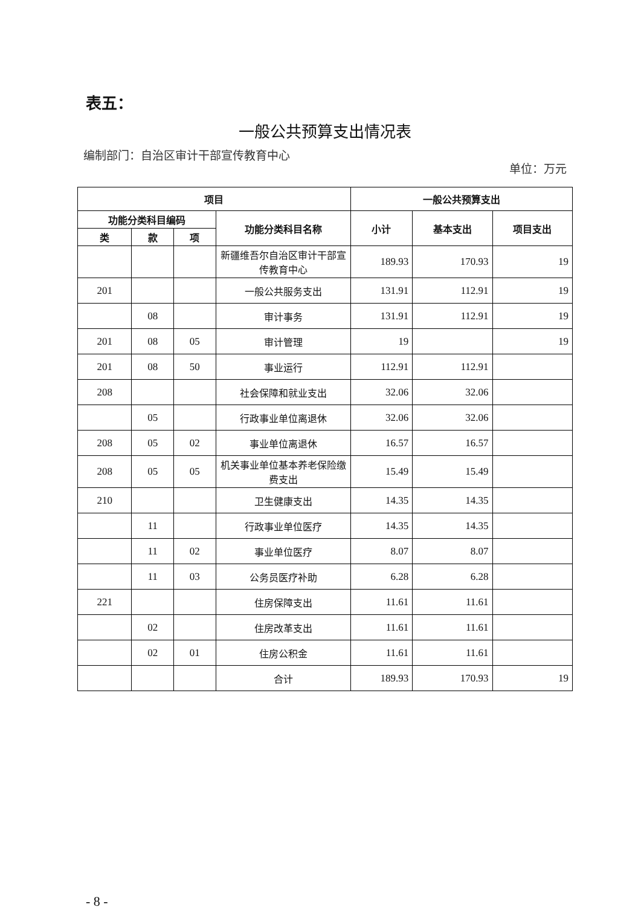表五：
一般公共预算支出情况表
编制部门：自治区审计干部宣传教育中心 单位：万元
| 项目 | | | | 一般公共预算支出 | | |
| --- | --- | --- | --- | --- | --- | --- |
| 功能分类科目编码 | | | 功能分类科目名称 | 小计 | 基本支出 | 项目支出 |
| 类 | 款 | 项 | | | | |
| | | | 新疆维吾尔自治区审计干部宣传教育中心 | 189.93 | 170.93 | 19 |
| 201 | | | 一般公共服务支出 | 131.91 | 112.91 | 19 |
| | 08 | | 审计事务 | 131.91 | 112.91 | 19 |
| 201 | 08 | 05 | 审计管理 | 19 | | 19 |
| 201 | 08 | 50 | 事业运行 | 112.91 | 112.91 | |
| 208 | | | 社会保障和就业支出 | 32.06 | 32.06 | |
| | 05 | | 行政事业单位离退休 | 32.06 | 32.06 | |
| 208 | 05 | 02 | 事业单位离退休 | 16.57 | 16.57 | |
| 208 | 05 | 05 | 机关事业单位基本养老保险缴费支出 | 15.49 | 15.49 | |
| 210 | | | 卫生健康支出 | 14.35 | 14.35 | |
| | 11 | | 行政事业单位医疗 | 14.35 | 14.35 | |
| | 11 | 02 | 事业单位医疗 | 8.07 | 8.07 | |
| | 11 | 03 | 公务员医疗补助 | 6.28 | 6.28 | |
| 221 | | | 住房保障支出 | 11.61 | 11.61 | |
| | 02 | | 住房改革支出 | 11.61 | 11.61 | |
| | 02 | 01 | 住房公积金 | 11.61 | 11.61 | |
| | | | 合计 | 189.93 | 170.93 | 19 |
- 8 -